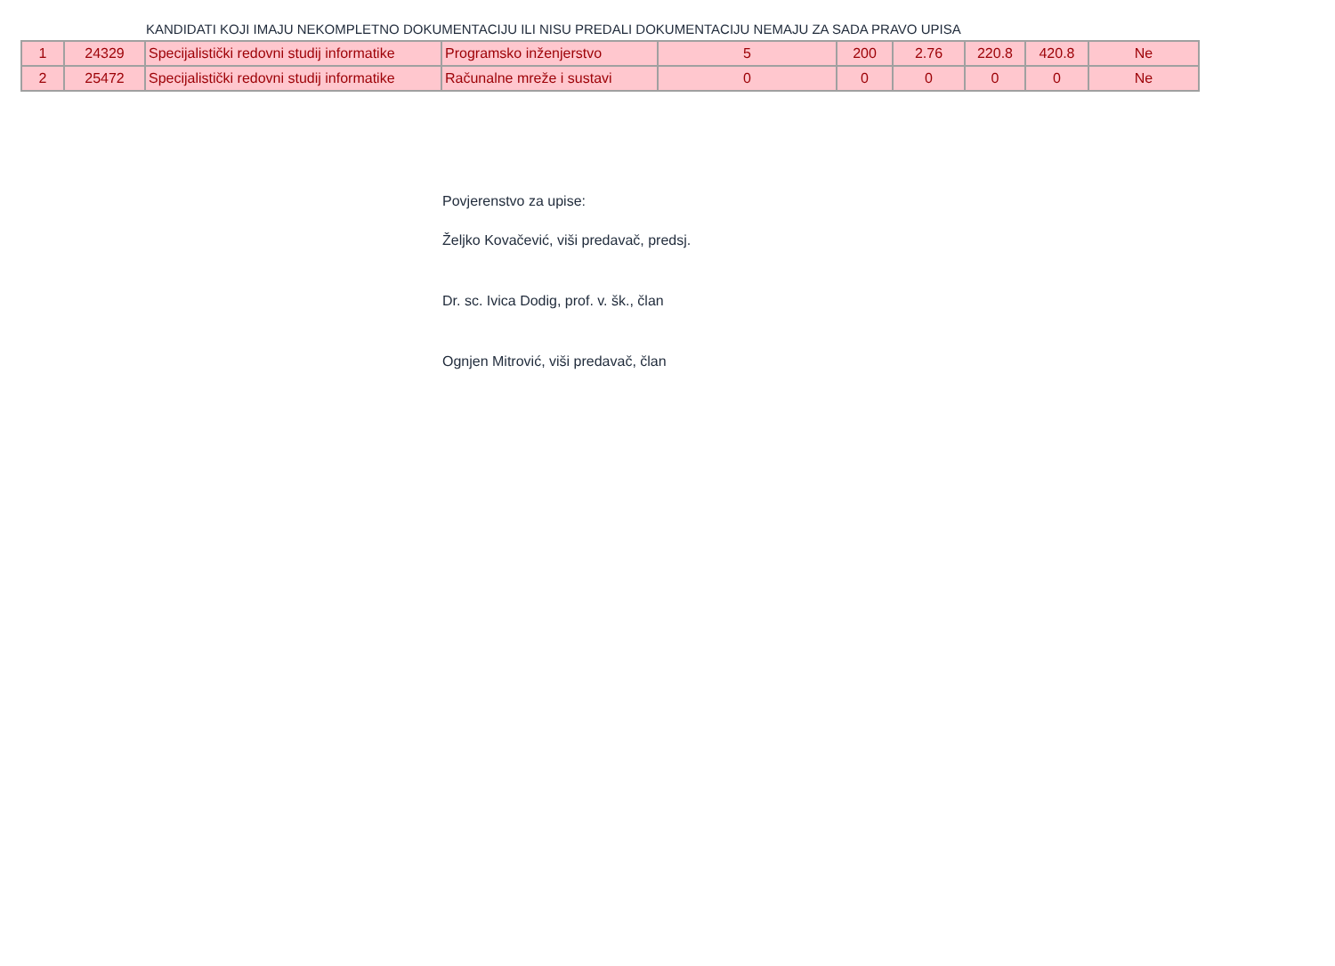KANDIDATI KOJI IMAJU NEKOMPLETNO DOKUMENTACIJU ILI NISU PREDALI DOKUMENTACIJU NEMAJU ZA SADA PRAVO UPISA
| 1 | 24329 | Specijalistički redovni studij informatike | Programsko inženjerstvo | 5 | 200 | 2.76 | 220.8 | 420.8 | Ne |
| 2 | 25472 | Specijalistički redovni studij informatike | Računalne mreže i sustavi | 0 | 0 | 0 | 0 | 0 | Ne |
Povjerenstvo za upise:
Željko Kovačević, viši predavač, predsj.
Dr. sc. Ivica Dodig, prof. v. šk., član
Ognjen Mitrović, viši predavač, član